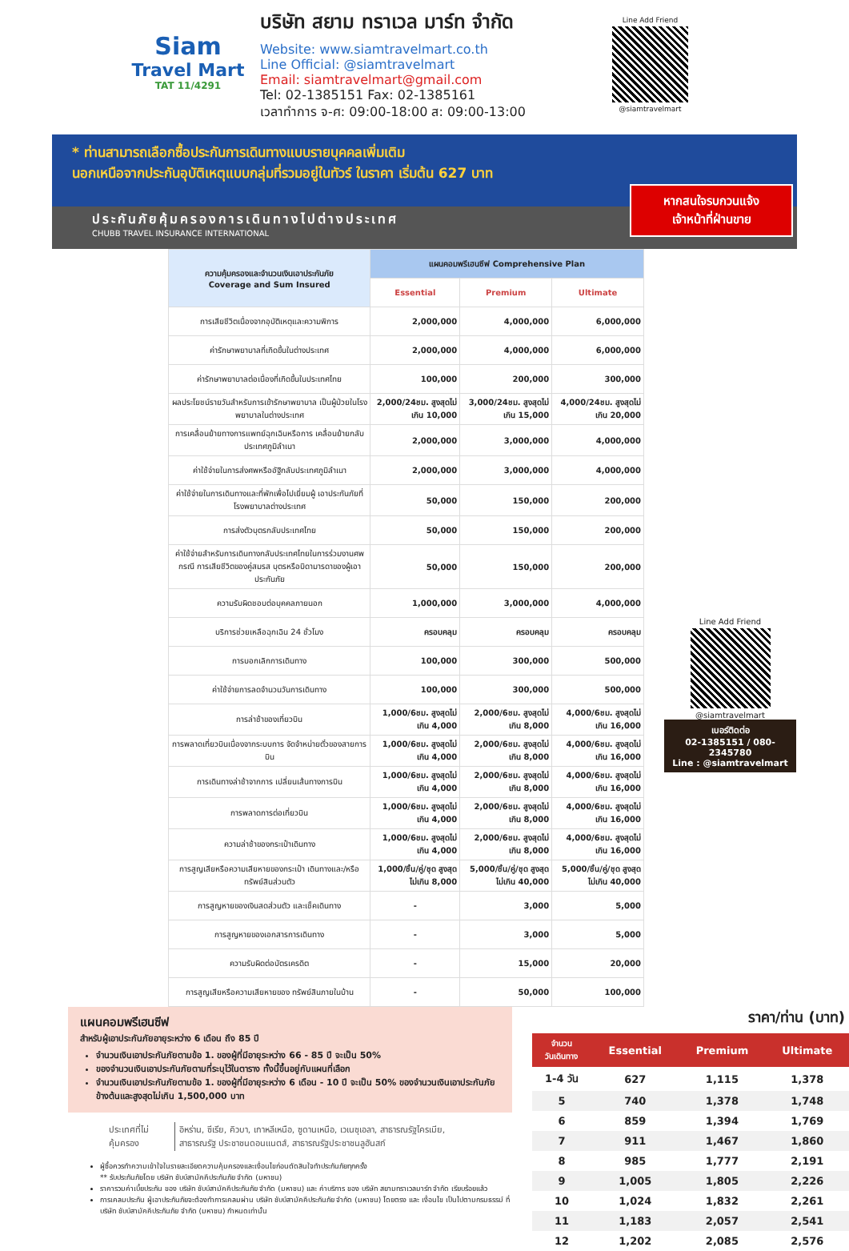Siam
Travel Mart
TAT 11/4291
บริษัท สยาม ทราเวล มาร์ท จำกัด
Website: www.siamtravelmart.co.th
Line Official: @siamtravelmart
Email: siamtravelmart@gmail.com
Tel: 02-1385151 Fax: 02-1385161
เวลาทำการ จ-ศ: 09:00-18:00 ส: 09:00-13:00
Line Add Friend
@siamtravelmart
* ท่านสามารถเลือกซื้อประกันการเดินทางแบบรายบุคคลเพิ่มเติม
นอกเหนือจากประกันอุบัติเหตุแบบกลุ่มที่รวมอยู่ในทัวร์ ในราคา เริ่มต้น 627 บาท
หากสนใจรบกวนแจ้ง
เจ้าหน้าที่ฝ่านขาย
ประกันภัยคุ้มครองการเดินทางไปต่างประเทศ
CHUBB TRAVEL INSURANCE INTERNATIONAL
| ความคุ้มครองและจำนวนเงินเอาประกันภัย Coverage and Sum Insured | แผนคอมพรีเฮนซีฟ Comprehensive Plan | | |
| --- | --- | --- | --- |
| | Essential | Premium | Ultimate |
| การเสียชีวิตเนื่องจากอุบัติเหตุและความพิการ | 2,000,000 | 4,000,000 | 6,000,000 |
| ค่ารักษาพยาบาลที่เกิดขึ้นในต่างประเทศ | 2,000,000 | 4,000,000 | 6,000,000 |
| ค่ารักษาพยาบาลต่อเนื่องที่เกิดขึ้นในประเทศไทย | 100,000 | 200,000 | 300,000 |
| ผลประโยชน์รายวันสำหรับการเข้ารักษาพยาบาล เป็นผู้ป่วยในโรงพยาบาลในต่างประเทศ | 2,000/24ชม. สูงสุดไม่เกิน 10,000 | 3,000/24ชม. สูงสุดไม่เกิน 15,000 | 4,000/24ชม. สูงสุดไม่เกิน 20,000 |
| การเคลื่อนย้ายทางการแพทย์ฉุกเฉินหรือการ เคลื่อนย้ายกลับประเทศภูมิลำเนา | 2,000,000 | 3,000,000 | 4,000,000 |
| ค่าใช้จ่ายในการส่งศพหรืออัฐิกลับประเทศภูมิลำเนา | 2,000,000 | 3,000,000 | 4,000,000 |
| ค่าใช้จ่ายในการเดินทางและที่พักเพื่อไปเยี่ยมผู้ เอาประกันภัยที่โรงพยาบาลต่างประเทศ | 50,000 | 150,000 | 200,000 |
| การส่งตัวบุตรกลับประเทศไทย | 50,000 | 150,000 | 200,000 |
| ค่าใช้จ่ายสำหรับการเดินทางกลับประเทศไทยในการร่วมงานศพกรณี การเสียชีวิตของคู่สมรส บุตรหรือบิดามารดาของผู้เอาประกันภัย | 50,000 | 150,000 | 200,000 |
| ความรับผิดชอบต่อบุคคลภายนอก | 1,000,000 | 3,000,000 | 4,000,000 |
| บริการช่วยเหลือฉุกเฉิน 24 ชั่วโมง | ครอบคลุม | ครอบคลุม | ครอบคลุม |
| การบอกเลิกการเดินทาง | 100,000 | 300,000 | 500,000 |
| ค่าใช้จ่ายการลดจำนวนวันการเดินทาง | 100,000 | 300,000 | 500,000 |
| การล่าช้าของเที่ยวบิน | 1,000/6ชม. สูงสุดไม่เกิน 4,000 | 2,000/6ชม. สูงสุดไม่เกิน 8,000 | 4,000/6ชม. สูงสุดไม่เกิน 16,000 |
| การพลาดเที่ยวบินเนื่องจากระบบการ จัดจำหน่ายตั๋วของสายการบิน | 1,000/6ชม. สูงสุดไม่เกิน 4,000 | 2,000/6ชม. สูงสุดไม่เกิน 8,000 | 4,000/6ชม. สูงสุดไม่เกิน 16,000 |
| การเดินทางล่าช้าจากการ เปลี่ยนเส้นทางการบิน | 1,000/6ชม. สูงสุดไม่เกิน 4,000 | 2,000/6ชม. สูงสุดไม่เกิน 8,000 | 4,000/6ชม. สูงสุดไม่เกิน 16,000 |
| การพลาดการต่อเที่ยวบิน | 1,000/6ชม. สูงสุดไม่เกิน 4,000 | 2,000/6ชม. สูงสุดไม่เกิน 8,000 | 4,000/6ชม. สูงสุดไม่เกิน 16,000 |
| ความล่าช้าของกระเป๋าเดินทาง | 1,000/6ชม. สูงสุดไม่เกิน 4,000 | 2,000/6ชม. สูงสุดไม่เกิน 8,000 | 4,000/6ชม. สูงสุดไม่เกิน 16,000 |
| การสูญเสียหรือความเสียหายของกระเป๋า เดินทางและ/หรือทรัพย์สินส่วนตัว | 1,000/ชิ้น/คู่/ชุด สูงสุดไม่เกิน 8,000 | 5,000/ชิ้น/คู่/ชุด สูงสุดไม่เกิน 40,000 | 5,000/ชิ้น/คู่/ชุด สูงสุดไม่เกิน 40,000 |
| การสูญหายของเงินสดส่วนตัว และเช็คเดินทาง | - | 3,000 | 5,000 |
| การสูญหายของเอกสารการเดินทาง | - | 3,000 | 5,000 |
| ความรับผิดต่อบัตรเครดิต | - | 15,000 | 20,000 |
| การสูญเสียหรือความเสียหายของ ทรัพย์สินภายในบ้าน | - | 50,000 | 100,000 |
Line Add Friend
@siamtravelmart
เบอร์ติดต่อ
02-1385151 / 080-2345780
Line : @siamtravelmart
แผนคอมพรีเฮนซีฟ
สำหรับผู้เอาประกันภัยอายุระหว่าง 6 เดือน ถึง 85 ปี
จำนวนเงินเอาประกันภัยตามข้อ 1. ของผู้ที่มีอายุระหว่าง 66 - 85 ปี จะเป็น 50%
ของจำนวนเงินเอาประกันภัยตามที่ระบุไว้ในตาราง ทั้งนี้ขึ้นอยู่กับแผนที่เลือก
จำนวนเงินเอาประกันภัยตามข้อ 1. ของผู้ที่มีอายุระหว่าง 6 เดือน - 10 ปี จะเป็น 50% ของจำนวนเงินเอาประกันภัยข้างต้นและสูงสุดไม่เกิน 1,500,000 บาท
| ประเทศที่ไม่คุ้มครอง | อิหร่าน, ซีเรีย, คิวบา, เกาหลีเหนือ, ซูดานเหนือ, เวเนซุเอลา, สาธารณรัฐไครเมีย, สาธารณรัฐ ประชาชนดอนแนตส์, สาธารณรัฐประชาชนลูฮันสก์ |
ผู้ซื้อควรทำความเข้าใจในรายละเอียดความคุ้มครองและเงื่อนไขก่อนตัดสินใจทำประกันภัยทุกครั้ง
** รับประกันภัยโดย บริษัท ชับบ์สามัคคีประกันภัย จำกัด (มหาชน)
ราคารวมค่าเบี้ยประกัน ของ บริษัท ชับบ์สามัคคีประกันภัย จำกัด (มหาชน) และ ค่าบริการ ของ บริษัท สยามทราเวลมาร์ท จำกัด เรียบร้อยแล้ว
การเคลมประกัน ผู้เอาประกันภัยจะต้องทำการเคลมผ่าน บริษัท ชับบ์สามัคคีประกันภัย จำกัด (มหาชน) โดยตรง และ เงื่อนไข เป็นไปตามกรมธรรม์ ที่ บริษัท ชับบ์สามัคคีประกันภัย จำกัด (มหาชน) กำหนดเท่านั้น
ราคา/ท่าน (บาท)
| จำนวน วันเดินทาง | Essential | Premium | Ultimate |
| --- | --- | --- | --- |
| 1-4 วัน | 627 | 1,115 | 1,378 |
| 5 | 740 | 1,378 | 1,748 |
| 6 | 859 | 1,394 | 1,769 |
| 7 | 911 | 1,467 | 1,860 |
| 8 | 985 | 1,777 | 2,191 |
| 9 | 1,005 | 1,805 | 2,226 |
| 10 | 1,024 | 1,832 | 2,261 |
| 11 | 1,183 | 2,057 | 2,541 |
| 12 | 1,202 | 2,085 | 2,576 |